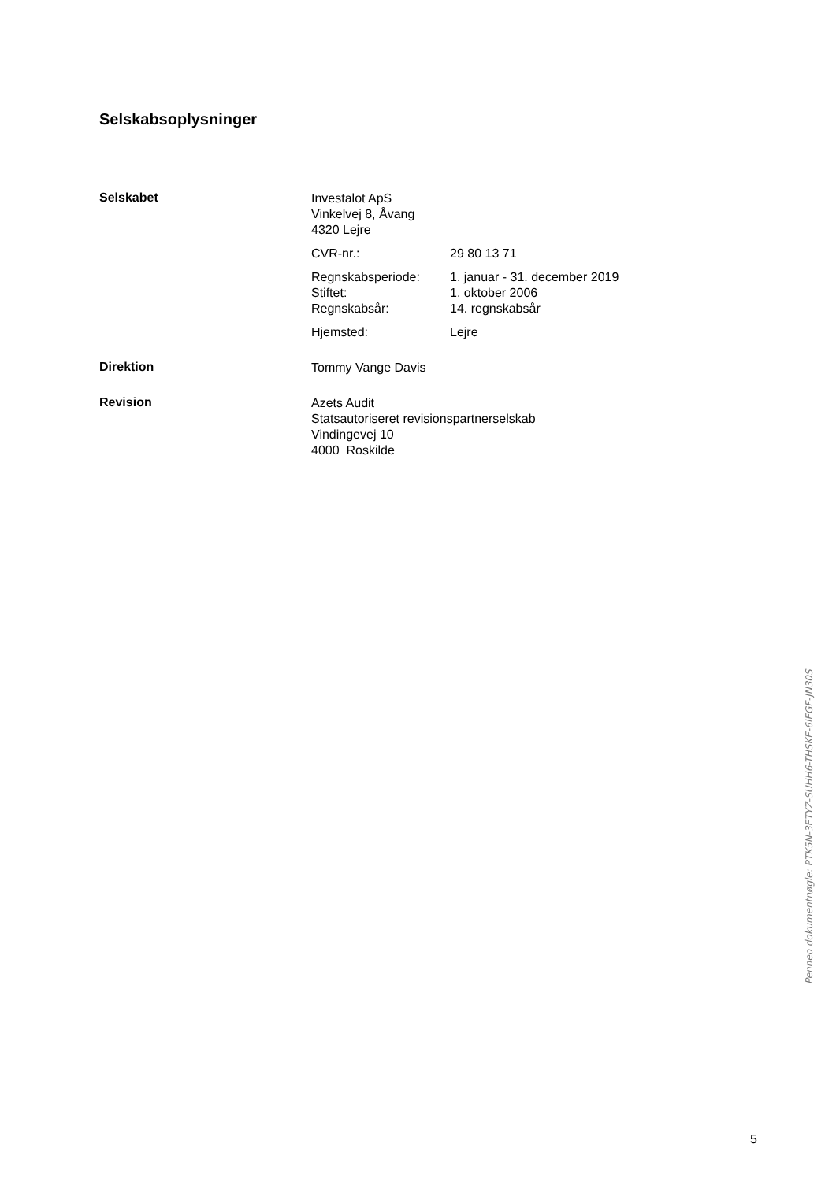Selskabsoplysninger
Selskabet
Investalot ApS
Vinkelvej 8, Åvang
4320 Lejre
CVR-nr.: 29 80 13 71
Regnskabsperiode: 1. januar - 31. december 2019
Stiftet: 1. oktober 2006
Regnskabsår: 14. regnskabsår
Hjemsted: Lejre
Direktion
Tommy Vange Davis
Revision
Azets Audit
Statsautoriseret revisionspartnerselskab
Vindingevej 10
4000 Roskilde
Penneo dokumentnøgle: PTK5N-3ETYZ-SUHH6-THSKE-6IEGF-JN30S
5